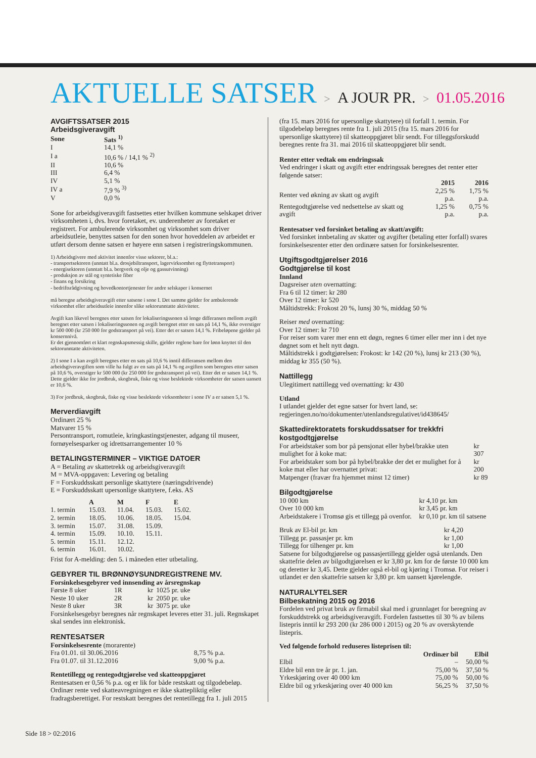AKTUELLE SATSER > A JOUR PR. > 01.05.2016
AVGIFTSSATSER 2015
Arbeidsgiveravgift
| Sone | Sats <sup>1)</sup> |
| --- | --- |
| I | 14,1 % |
| I a | 10,6 % / 14,1 % <sup>2)</sup> |
| II | 10,6 % |
| III | 6,4 % |
| IV | 5,1 % |
| IV a | 7,9 % <sup>3)</sup> |
| V | 0,0 % |
Sone for arbeidsgiveravgift fastsettes etter hvilken kommune selskapet driver virksomheten i, dvs. hvor foretaket, ev. underenheter av foretaket er registrert. For ambulerende virksomhet og virksomhet som driver arbeidsutleie, benyttes satsen for den sonen hvor hoveddelen av arbeidet er utført dersom denne satsen er høyere enn satsen i registreringskommunen.
1) Arbeidsgivere med aktivitet innenfor visse sektorer, bl.a.:
- transportsektoren (unntatt bl.a. drosjebiltransport, lagervirksomhet og flyttetransport)
- energisektoren (unntatt bl.a. bergverk og olje og gassutvinning)
- produksjon av stål og syntetiske fiber
- finans og forsikring
- bedriftsrådgivning og hovedkontortjenester for andre selskaper i konsernet
må beregne arbeidsgiveravgift etter satsene i sone I. Det samme gjelder for ambulerende virksomhet eller arbeidsutleie innenfor slike sektorunntatte aktiviteter.
Avgift kan likevel beregnes etter satsen for lokaliseringssonen så lenge differansen mellom avgift beregnet etter satsen i lokaliseringssonen og avgift beregnet etter en sats på 14,1 %, ikke overstiger kr 500 000 (kr 250 000 for godstransport på vei). Etter det er satsen 14,1 %. Fribeløpene gjelder på konsernnivå.
Er det gjennomført et klart regnskapsmessig skille, gjelder reglene bare for lønn knyttet til den sektorunntatte aktiviteten.
2) I sone I a kan avgift beregnes etter en sats på 10,6 % inntil differansen mellom den arbeidsgiveravgiften som ville ha fulgt av en sats på 14,1 % og avgiften som beregnes etter satsen på 10,6 %, overstiger kr 500 000 (kr 250 000 for godstransport på vei). Etter det er satsen 14,1 %. Dette gjelder ikke for jordbruk, skogbruk, fiske og visse beslektede virksomheter der satsen uansett er 10,6 %.
3) For jordbruk, skogbruk, fiske og visse beslektede virksomheter i sone IV a er satsen 5,1 %.
Merverdiavgift
Ordinært 25 %
Matvarer 15 %
Persontransport, romutleie, kringkastingstjenester, adgang til museer, fornøyelsesparker og idrettsarrangementer 10 %
BETALINGSTERMINER – VIKTIGE DATOER
A = Betaling av skattetrekk og arbeidsgiveravgift
M = MVA-oppgaven: Levering og betaling
F = Forskuddsskatt personlige skattytere (næringsdrivende)
E = Forskuddsskatt upersonlige skattytere, f.eks. AS
| | A | M | F | E |
| --- | --- | --- | --- | --- |
| 1. termin | 15.03. | 11.04. | 15.03. | 15.02. |
| 2. termin | 18.05. | 10.06. | 18.05. | 15.04. |
| 3. termin | 15.07. | 31.08. | 15.09. | |
| 4. termin | 15.09. | 10.10. | 15.11. | |
| 5. termin | 15.11. | 12.12. | | |
| 6. termin | 16.01. | 10.02. | | |
Frist for A-melding: den 5. i måneden etter utbetaling.
GEBYRER TIL BRØNNØYSUNDREGISTRENE MV.
Forsinkelsesgebyrer ved innsending av årsregnskap
| Første 8 uker | 1R | kr | 1025 pr. uke |
| Neste 10 uker | 2R | kr | 2050 pr. uke |
| Neste 8 uker | 3R | kr | 3075 pr. uke |
Forsinkelsesgebyr beregnes når regnskapet leveres etter 31. juli. Regnskapet skal sendes inn elektronisk.
RENTESATSER
Forsinkelsesrente (morarente)
| Fra 01.01. til 30.06.2016 | 8,75 % p.a. |
| Fra 01.07. til 31.12.2016 | 9,00 % p.a. |
Rentetillegg og rentegodtgjørelse ved skatteoppgjøret
Rentesatsen er 0,56 % p.a. og er lik for både restskatt og tilgodebeløp. Ordinær rente ved skatteavregningen er ikke skattepliktig eller fradragsberettiget. For restskatt beregnes det rentetillegg fra 1. juli 2015
(fra 15. mars 2016 for upersonlige skattytere) til forfall 1. termin. For tilgodebeløp beregnes rente fra 1. juli 2015 (fra 15. mars 2016 for upersonlige skattytere) til skatteoppgjøret blir sendt. For tilleggsforskudd beregnes rente fra 31. mai 2016 til skatteoppgjøret blir sendt.
Renter etter vedtak om endringssak
Ved endringer i skatt og avgift etter endringssak beregnes det renter etter følgende satser:
| | 2015 | 2016 |
| --- | --- | --- |
| Renter ved økning av skatt og avgift | 2,25 % p.a. | 1,75 % p.a. |
| Rentegodtgjørelse ved nedsettelse av skatt og avgift | 1,25 % p.a. | 0,75 % p.a. |
Rentesatser ved forsinket betaling av skatt/avgift:
Ved forsinket innbetaling av skatter og avgifter (betaling etter forfall) svares forsinkelsesrenter etter den ordinære satsen for forsinkelsesrenter.
Utgiftsgodtgjørelser 2016
Godtgjørelse til kost
Innland
Dagsreiser uten overnatting:
Fra 6 til 12 timer: kr 280
Over 12 timer: kr 520
Måltidstrekk: Frokost 20 %, lunsj 30 %, middag 50 %
Reiser med overnatting:
Over 12 timer: kr 710
For reiser som varer mer enn ett døgn, regnes 6 timer eller mer inn i det nye døgnet som et helt nytt døgn.
Måltidstrekk i godtgjørelsen: Frokost: kr 142 (20 %), lunsj kr 213 (30 %), middag kr 355 (50 %).
Nattillegg
Ulegitimert nattillegg ved overnatting: kr 430
Utland
I utlandet gjelder det egne satser for hvert land, se: regjeringen.no/no/dokumenter/utenlandsregulativet/id438645/
Skattedirektoratets forskuddssatser for trekkfri kostgodtgjørelse
| For arbeidstaker som bor på pensjonat eller hybel/brakke uten mulighet for å koke mat: | kr 307 |
| For arbeidstaker som bor på hybel/brakke der det er mulighet for å koke mat eller har overnattet privat: | kr 200 |
| Matpenger (fravær fra hjemmet minst 12 timer) | kr 89 |
Bilgodtgjørelse
| 10 000 km | kr 4,10 pr. km |
| Over 10 000 km | kr 3,45 pr. km |
| Arbeidstakere i Tromsø gis et tillegg på ovenfor. | kr 0,10 pr. km til satsene |
| Bruk av El-bil pr. km | kr 4,20 |
| Tillegg pr. passasjer pr. km | kr 1,00 |
| Tillegg for tilhenger pr. km | kr 1,00 |
Satsene for bilgodtgjørelse og passasjertillegg gjelder også utenlands. Den skattefrie delen av bilgodtgjørelsen er kr 3,80 pr. km for de første 10 000 km og deretter kr 3,45. Dette gjelder også el-bil og kjøring i Tromsø. For reiser i utlandet er den skattefrie satsen kr 3,80 pr. km uansett kjørelengde.
NATURALYTELSER
Bilbeskatning 2015 og 2016
Fordelen ved privat bruk av firmabil skal med i grunnlaget for beregning av forskuddstrekk og arbeidsgiveravgift. Fordelen fastsettes til 30 % av bilens listepris inntil kr 293 200 (kr 286 000 i 2015) og 20 % av overskytende listepris.
Ved følgende forhold reduseres listeprisen til:
| | Ordinær bil | Elbil |
| --- | --- | --- |
| Elbil | – | 50,00 % |
| Eldre bil enn tre år pr. 1. jan. | 75,00 % | 37,50 % |
| Yrkeskjøring over 40 000 km | 75,00 % | 50,00 % |
| Eldre bil og yrkeskjøring over 40 000 km | 56,25 % | 37,50 % |
Side 18 > 02:2016